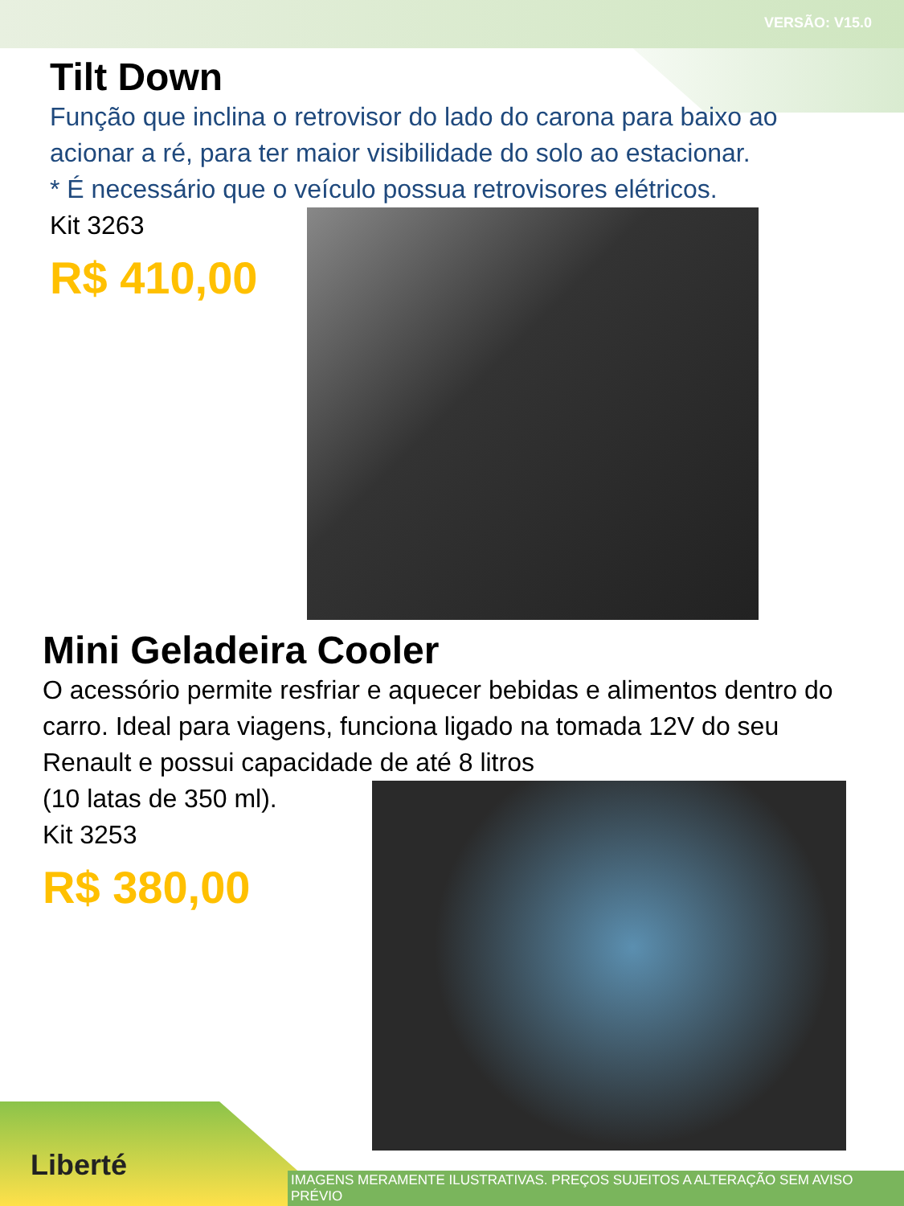VERSÃO: V15.0
Tilt Down
Função que inclina o retrovisor do lado do carona para baixo ao acionar a ré, para ter maior visibilidade do solo ao estacionar.
* É necessário que o veículo possua retrovisores elétricos.
Kit 3263
R$ 410,00
Mini Geladeira Cooler
O acessório permite resfriar e aquecer bebidas e alimentos dentro do carro. Ideal para viagens, funciona ligado na tomada 12V do seu Renault e possui capacidade de até 8 litros
(10 latas de 350 ml).
Kit 3253
R$ 380,00
Liberté
IMAGENS MERAMENTE ILUSTRATIVAS. PREÇOS SUJEITOS A ALTERAÇÃO SEM AVISO PRÉVIO